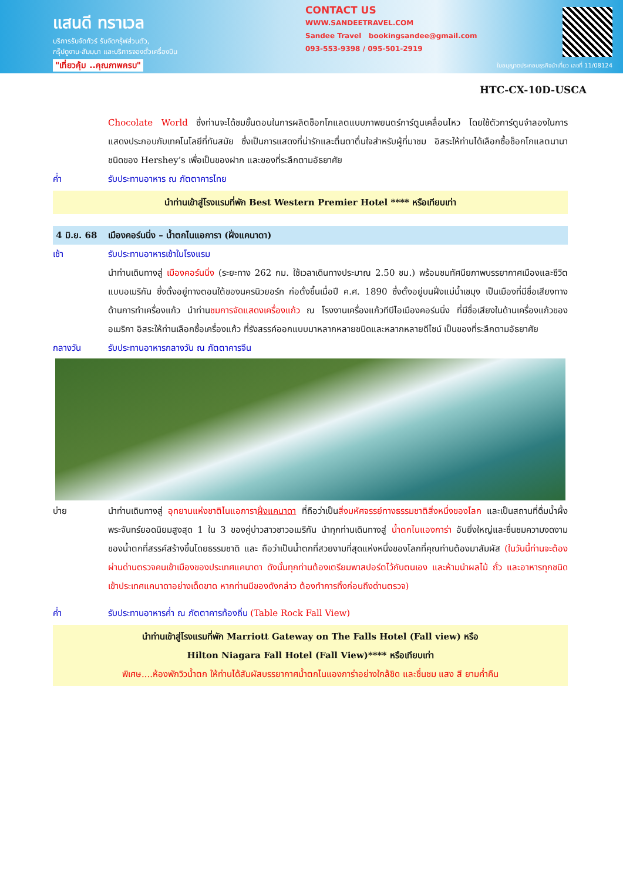แสนดี ทราเวล
บริการรับจัดทัวร์ รับจัดกรุ๊ฟส่วนตัว,
กรุ๊ปดูงาน-สัมมนา และบริการจองตั๋วเครื่องบิน
"เที่ยวคุ้ม ..คุณภาพครบ"
CONTACT US
WWW.SANDEETRAVEL.COM
Sandee Travel bookingsandee@gmail.com
093-553-9398 / 095-501-2919
ใบอนุญาตประกอบธุรกิจนำเที่ยว เลขที่ 11/08124
HTC-CX-10D-USCA
Chocolate World ซึ่งท่านจะได้ชมขั้นตอนในการผลิตช็อกโกแลตแบบภาพยนตร์การ์ตูนเคลื่อนไหว โดยใช้ตัวการ์ตูนจำลองในการแสดงประกอบกับเทคโนโลยีที่ทันสมัย ซึ่งเป็นการแสดงที่น่ารักและตื่นตาตื่นใจสำหรับผู้ที่มาชม อิสระให้ท่านได้เลือกซื้อช็อกโกแลตนานาชนิดของ Hershey’s เพื่อเป็นของฝาก และของที่ระลึกตามอัธยาศัย
ค่ำ รับประทานอาหาร ณ ภัตตาคารไทย
นำท่านเข้าสู่โรงแรมที่พัก Best Western Premier Hotel **** หรือเทียบเท่า
4 มิ.ย. 68 เมืองคอร์นนิ่ง – น้ำตกไนแอการา (ฝั่งแคนาดา)
เช้า รับประทานอาหารเช้าในโรงแรม
นำท่านเดินทางสู่ เมืองคอร์นนิ่ง (ระยะทาง 262 กม. ใช้เวลาเดินทางประมาณ 2.50 ชม.) พร้อมชมทัศนียภาพบรรยากาศเมืองและชีวิตแบบอเมริกัน ซึ่งตั้งอยู่ทางตอนใต้ของนครนิวยอร์ก ก่อตั้งขึ้นเมื่อปี ค.ศ. 1890 ซึ่งตั้งอยู่บนฝั่งแม่น้ำเชมุง เป็นเมืองที่มีชื่อเสียงทางด้านการทำเครื่องแก้ว นำท่านชมการจัดแสดงเครื่องแก้ว ณ โรงงานเครื่องแก้วทีบีไอเมืองคอร์นนิ่ง ที่มีชื่อเสียงในด้านเครื่องแก้วของอเมริกา อิสระให้ท่านเลือกซื้อเครื่องแก้ว ที่รังสรรค์ออกแบบมาหลากหลายชนิดและหลากหลายดีไซน์ เป็นของที่ระลึกตามอัธยาศัย
กลางวัน รับประทานอาหารกลางวัน ณ ภัตตาคารจีน
บ่าย นำท่านเดินทางสู่ อุทยานแห่งชาติไนแอการาฝั่งแคนาดา ที่ถือว่าเป็นสิ่งมหัศจรรย์ทางธรรมชาติสิ่งหนึ่งของโลก และเป็นสถานที่ดื่มน้ำผึ้งพระจันทร์ยอดนิยมสูงสุด 1 ใน 3 ของคู่บ่าวสาวชาวอเมริกัน นำทุกท่านเดินทางสู่ น้ำตกไนแองการ่า อันยิ่งใหญ่และชื่นชมความงดงามของน้ำตกที่สรรค์สร้างขึ้นโดยธรรมชาติ และ ถือว่าเป็นน้ำตกที่สวยงามที่สุดแห่งหนึ่งของโลกที่คุณท่านต้องมาสัมผัส (ในวันนี้ท่านจะต้องผ่านด่านตรวจคนเข้าเมืองของประเทศแคนาดา ดังนั้นทุกท่านต้องเตรียมพาสปอร์ตไว้กับตนเอง และห้ามนำผลไม้ ถั่ว และอาหารทุกชนิดเข้าประเทศแคนาดาอย่างเด็ดขาด หากท่านมีของดังกล่าว ต้องทำการทิ้งก่อนถึงด่านตรวจ)
ค่ำ รับประทานอาหารค่ำ ณ ภัตตาคารท้องถิ่น (Table Rock Fall View)
นำท่านเข้าสู่โรงแรมที่พัก Marriott Gateway on The Falls Hotel (Fall view) หรือ
Hilton Niagara Fall Hotel (Fall View)**** หรือเทียบเท่า
พิเศษ....ห้องพักวิวน้ำตก ให้ท่านได้สัมผัสบรรยากาศน้ำตกไนแองการ่าอย่างใกล้ชิด และชื่นชม แสง สี ยามค่ำคืน